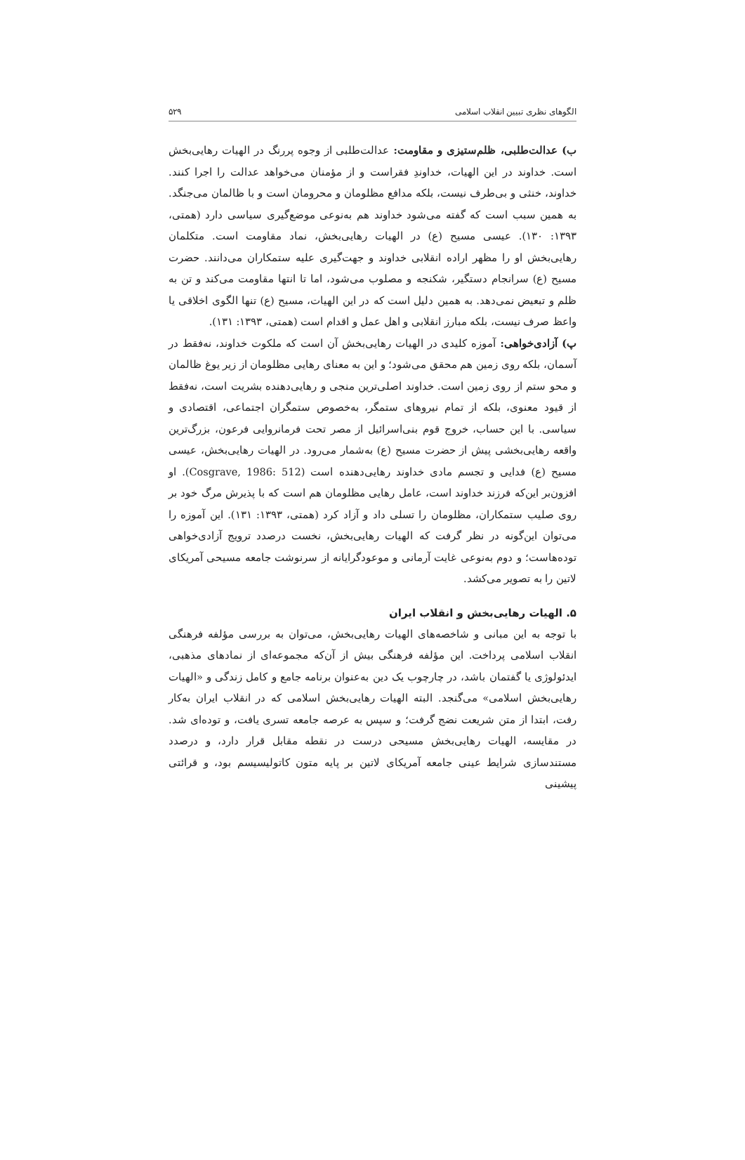الگوهای نظری تبیین انقلاب اسلامی ۵۲۹
ب) عدالت‌طلبی، ظلم‌ستیزی و مقاومت: عدالت‌طلبی از وجوه پررنگ در الهیات رهایی‌بخش است. خداوند در این الهیات، خداوندِ فقراست و از مؤمنان می‌خواهد عدالت را اجرا کنند. خداوند، خنثی و بی‌طرف نیست، بلکه مدافع مظلومان و محرومان است و با ظالمان می‌جنگد. به همین سبب است که گفته می‌شود خداوند هم به‌نوعی موضع‌گیری سیاسی دارد (همتی، ۱۳۹۳: ۱۳۰). عیسی مسیح (ع) در الهیات رهایی‌بخش، نماد مقاومت است. متکلمان رهایی‌بخش او را مظهر اراده انقلابی خداوند و جهت‌گیری علیه ستمکاران می‌دانند. حضرت مسیح (ع) سرانجام دستگیر، شکنجه و مصلوب می‌شود، اما تا انتها مقاومت می‌کند و تن به ظلم و تبعیض نمی‌دهد. به همین دلیل است که در این الهیات، مسیح (ع) تنها الگوی اخلاقی یا واعظ صرف نیست، بلکه مبارز انقلابی و اهل عمل و اقدام است (همتی، ۱۳۹۳: ۱۳۱).
پ) آزادی‌خواهی: آموزه کلیدی در الهیات رهایی‌بخش آن است که ملکوت خداوند، نه‌فقط در آسمان، بلکه روی زمین هم محقق می‌شود؛ و این به معنای رهایی مظلومان از زیر یوغ ظالمان و محو ستم از روی زمین است. خداوند اصلی‌ترین منجی و رهایی‌دهنده بشریت است، نه‌فقط از قیود معنوی، بلکه از تمام نیروهای ستمگر، به‌خصوص ستمگران اجتماعی، اقتصادی و سیاسی. با این حساب، خروج قوم بنی‌اسرائیل از مصر تحت فرمانروایی فرعون، بزرگ‌ترین واقعه رهایی‌بخشی پیش از حضرت مسیح (ع) به‌شمار می‌رود. در الهیات رهایی‌بخش، عیسی مسیح (ع) فدایی و تجسم مادی خداوند رهایی‌دهنده است (Cosgrave, 1986: 512). او افزون‌بر این‌که فرزند خداوند است، عامل رهایی مظلومان هم است که با پذیرش مرگ خود بر روی صلیب ستمکاران، مظلومان را تسلی داد و آزاد کرد (همتی، ۱۳۹۳: ۱۳۱). این آموزه را می‌توان این‌گونه در نظر گرفت که الهیات رهایی‌بخش، نخست درصدد ترویج آزادی‌خواهی توده‌هاست؛ و دوم به‌نوعی غایت آرمانی و موعودگرایانه از سرنوشت جامعه مسیحی آمریکای لاتین را به تصویر می‌کشد.
۵. الهیات رهایی‌بخش و انقلاب ایران
با توجه به این مبانی و شاخصه‌های الهیات رهایی‌بخش، می‌توان به بررسی مؤلفه فرهنگی انقلاب اسلامی پرداخت. این مؤلفه فرهنگی بیش از آن‌که مجموعه‌ای از نمادهای مذهبی، ایدئولوژی یا گفتمان باشد، در چارچوب یک دین به‌عنوان برنامه جامع و کامل زندگی و «الهیات رهایی‌بخش اسلامی» می‌گنجد. البته الهیات رهایی‌بخش اسلامی که در انقلاب ایران به‌کار رفت، ابتدا از متن شریعت نضج گرفت؛ و سپس به عرصه جامعه تسری یافت، و توده‌ای شد. در مقایسه، الهیات رهایی‌بخش مسیحی درست در نقطه مقابل قرار دارد، و درصدد مستندسازی شرایط عینی جامعه آمریکای لاتین بر پایه متون کاتولیسیسم بود، و قرائتی پیشینی